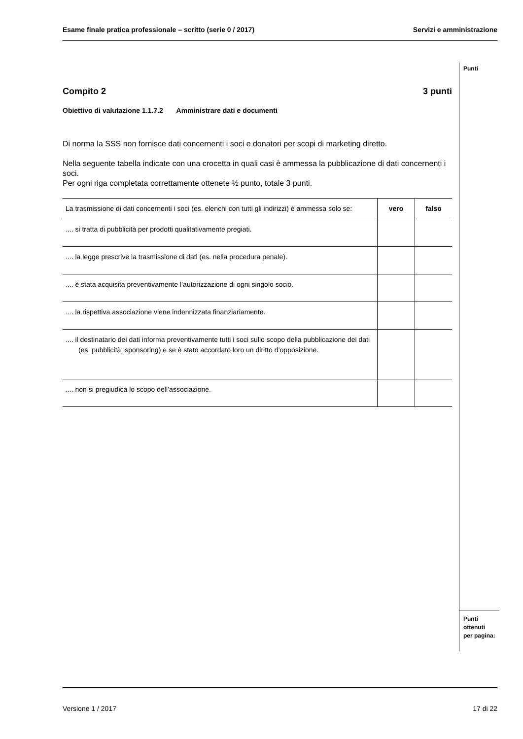Esame finale pratica professionale – scritto (serie 0 / 2017) Servizi e amministrazione
Punti
Punti
ottenuti
per pagina:
Compito 2 3 punti
Obiettivo di valutazione 1.1.7.2 Amministrare dati e documenti
Di norma la SSS non fornisce dati concernenti i soci e donatori per scopi di marketing diretto.
Nella seguente tabella indicate con una crocetta in quali casi è ammessa la pubblicazione di dati concernenti i soci.
Per ogni riga completata correttamente ottenete ½ punto, totale 3 punti.
| La trasmissione di dati concernenti i soci (es. elenchi con tutti gli indirizzi) è ammessa solo se: | vero | falso |
| --- | --- | --- |
| .... si tratta di pubblicità per prodotti qualitativamente pregiati. | | |
| .... la legge prescrive la trasmissione di dati (es. nella procedura penale). | | |
| .... è stata acquisita preventivamente l’autorizzazione di ogni singolo socio. | | |
| .... la rispettiva associazione viene indennizzata finanziariamente. | | |
| .... il destinatario dei dati informa preventivamente tutti i soci sullo scopo della pubblicazione dei dati (es. pubblicità, sponsoring) e se è stato accordato loro un diritto d’opposizione. | | |
| .... non si pregiudica lo scopo dell’associazione. | | |
Versione 1 / 2017 17 di 22